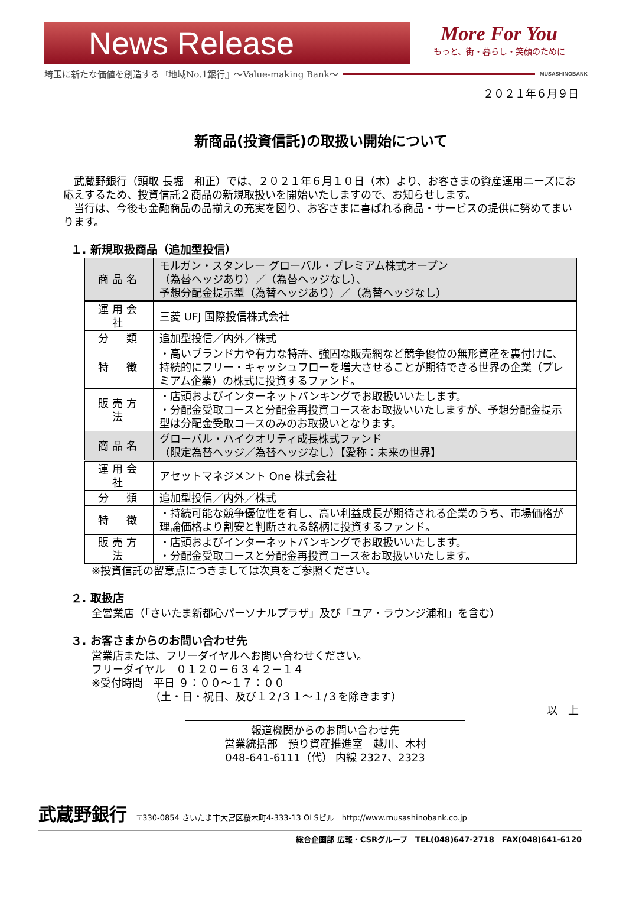News Release
More For You
もっと、街・暮らし・笑顔のために
埼玉に新たな価値を創造する『地域No.1銀行』～Value-making Bank～ MUSASHINOBANK
２０２１年６月９日
新商品(投資信託)の取扱い開始について
　武蔵野銀行（頭取 長堀　和正）では、２０２１年６月１０日（木）より、お客さまの資産運用ニーズにお応えするため、投資信託２商品の新規取扱いを開始いたしますので、お知らせします。
　当行は、今後も金融商品の品揃えの充実を図り、お客さまに喜ばれる商品・サービスの提供に努めてまいります。
１. 新規取扱商品（追加型投信）
| 商品名 | モルガン・スタンレー グローバル・プレミアム株式オープン （為替ヘッジあり）／（為替ヘッジなし）、 予想分配金提示型（為替ヘッジあり）／（為替ヘッジなし） |
| 運用会社 | 三菱 UFJ 国際投信株式会社 |
| 分 類 | 追加型投信／内外／株式 |
| 特 徴 | ・高いブランド力や有力な特許、強固な販売網など競争優位の無形資産を裏付けに、持続的にフリー・キャッシュフローを増大させることが期待できる世界の企業（プレミアム企業）の株式に投資するファンド。 |
| 販売方法 | ・店頭およびインターネットバンキングでお取扱いいたします。 ・分配金受取コースと分配金再投資コースをお取扱いいたしますが、予想分配金提示型は分配金受取コースのみのお取扱いとなります。 |
| 商品名 | グローバル・ハイクオリティ成長株式ファンド （限定為替ヘッジ／為替ヘッジなし）【愛称：未来の世界】 |
| 運用会社 | アセットマネジメント One 株式会社 |
| 分 類 | 追加型投信／内外／株式 |
| 特 徴 | ・持続可能な競争優位性を有し、高い利益成長が期待される企業のうち、市場価格が理論価格より割安と判断される銘柄に投資するファンド。 |
| 販売方法 | ・店頭およびインターネットバンキングでお取扱いいたします。 ・分配金受取コースと分配金再投資コースをお取扱いいたします。 |
※投資信託の留意点につきましては次頁をご参照ください。
２. 取扱店
全営業店（「さいたま新都心パーソナルプラザ」及び「ユア・ラウンジ浦和」を含む）
３. お客さまからのお問い合わせ先
営業店または、フリーダイヤルへお問い合わせください。
フリーダイヤル　０１２０－６３４２－１４
※受付時間　平日 ９：００～１７：００
　　　　　　（土・日・祝日、及び１２/３１～１/３を除きます）
以　上
報道機関からのお問い合わせ先
営業統括部　預り資産推進室　越川、木村
048-641-6111（代） 内線 2327、2323
武蔵野銀行 〒330-0854 さいたま市大宮区桜木町4-333-13 OLSビル　http://www.musashinobank.co.jp
総合企画部 広報・CSRグループ　TEL(048)647-2718　FAX(048)641-6120